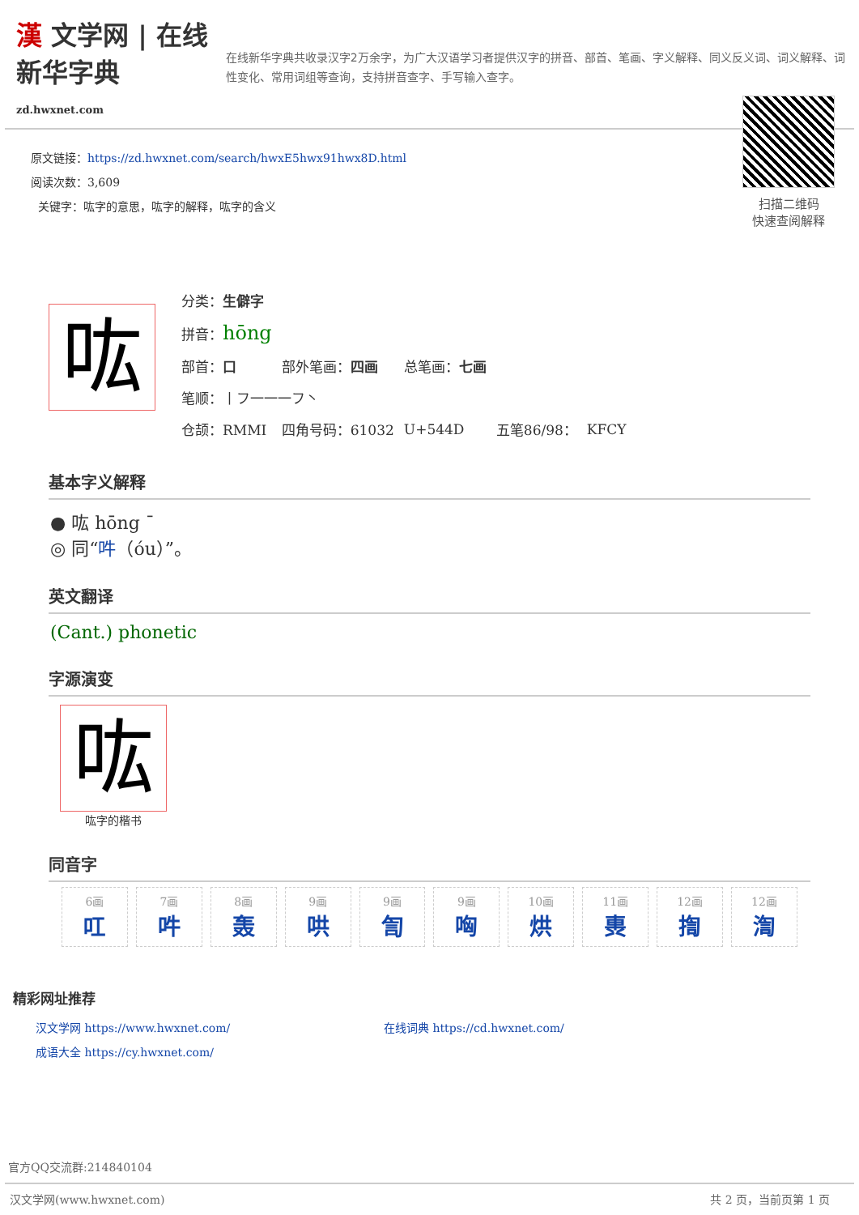漢 文学网 | 在线新华字典
zd.hwxnet.com
在线新华字典共收录汉字2万余字，为广大汉语学习者提供汉字的拼音、部首、笔画、字义解释、同义反义词、词义解释、词性变化、常用词组等查询，支持拼音查字、手写输入查字。
原文链接：https://zd.hwxnet.com/search/hwxE5hwx91hwx8D.html
阅读次数：3,609
关键字：吰字的意思，吰字的解释，吰字的含义
扫描二维码
快速查阅解释
吰
| 分类： 生僻字 | | | | |
| 拼音： hōng | | | | |
| 部首： 口 | 部外笔画： 四画 | 总笔画： 七画 | | |
| 笔顺：丨フ一一一フ丶 | | | | |
| 仓颉：RMMI | 四角号码：61032 | U+544D | 五笔86/98： | KFCY |
基本字义解释
● 吰 hōng ˉ
◎ 同“吽（óu）”。
英文翻译
(Cant.) phonetic
字源演变
吰
吰字的楷书
同音字
| 6画 叿 | 7画 吽 | 8画 轰 | 9画 哄 | 9画 訇 | 9画 哅 | 10画 烘 | 11画 軣 | 12画 揈 | 12画 渹 |
精彩网址推荐
汉文学网 https://www.hwxnet.com/
在线词典 https://cd.hwxnet.com/
成语大全 https://cy.hwxnet.com/
官方QQ交流群:214840104
汉文学网(www.hwxnet.com) 共 2 页，当前页第 1 页